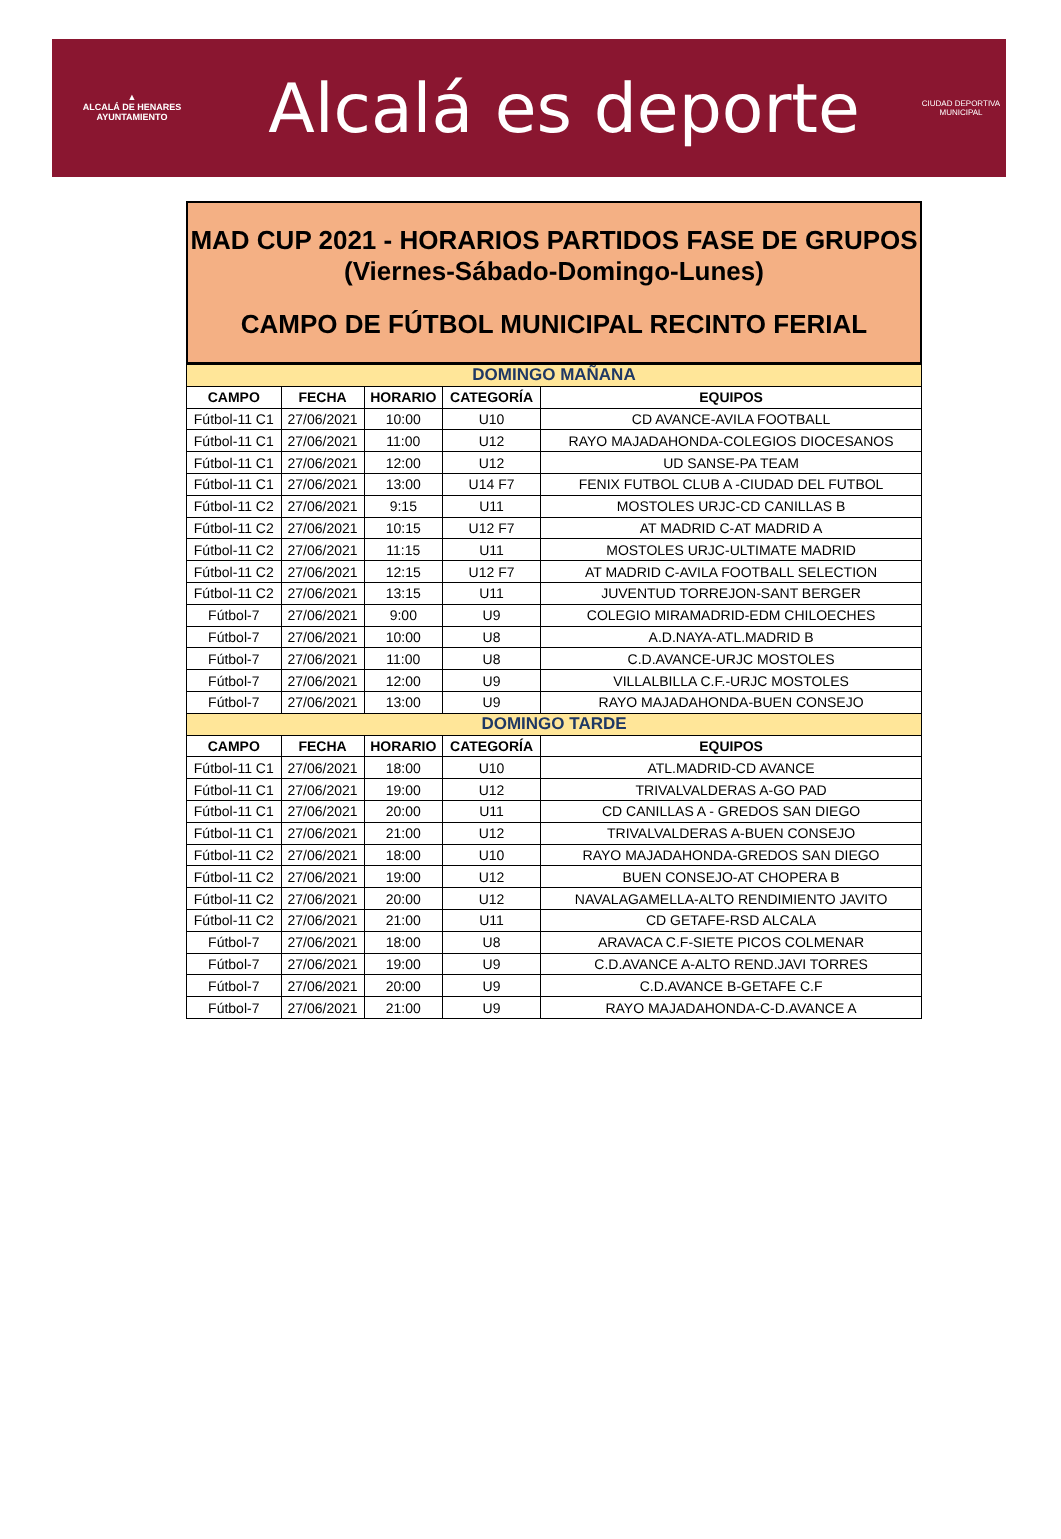▲
ALCALÁ DE HENARES
AYUNTAMIENTO
Alcalá es deporte
CIUDAD DEPORTIVA
MUNICIPAL
MAD CUP 2021 - HORARIOS PARTIDOS FASE DE GRUPOS
(Viernes-Sábado-Domingo-Lunes)
CAMPO DE FÚTBOL MUNICIPAL RECINTO FERIAL
| DOMINGO MAÑANA | | | | |
| --- | --- | --- | --- | --- |
| CAMPO | FECHA | HORARIO | CATEGORÍA | EQUIPOS |
| Fútbol-11 C1 | 27/06/2021 | 10:00 | U10 | CD AVANCE-AVILA FOOTBALL |
| Fútbol-11 C1 | 27/06/2021 | 11:00 | U12 | RAYO MAJADAHONDA-COLEGIOS DIOCESANOS |
| Fútbol-11 C1 | 27/06/2021 | 12:00 | U12 | UD SANSE-PA TEAM |
| Fútbol-11 C1 | 27/06/2021 | 13:00 | U14 F7 | FENIX FUTBOL CLUB A -CIUDAD DEL FUTBOL |
| Fútbol-11 C2 | 27/06/2021 | 9:15 | U11 | MOSTOLES URJC-CD CANILLAS B |
| Fútbol-11 C2 | 27/06/2021 | 10:15 | U12 F7 | AT MADRID C-AT MADRID A |
| Fútbol-11 C2 | 27/06/2021 | 11:15 | U11 | MOSTOLES URJC-ULTIMATE MADRID |
| Fútbol-11 C2 | 27/06/2021 | 12:15 | U12 F7 | AT MADRID C-AVILA FOOTBALL SELECTION |
| Fútbol-11 C2 | 27/06/2021 | 13:15 | U11 | JUVENTUD TORREJON-SANT BERGER |
| Fútbol-7 | 27/06/2021 | 9:00 | U9 | COLEGIO MIRAMADRID-EDM CHILOECHES |
| Fútbol-7 | 27/06/2021 | 10:00 | U8 | A.D.NAYA-ATL.MADRID B |
| Fútbol-7 | 27/06/2021 | 11:00 | U8 | C.D.AVANCE-URJC MOSTOLES |
| Fútbol-7 | 27/06/2021 | 12:00 | U9 | VILLALBILLA C.F.-URJC MOSTOLES |
| Fútbol-7 | 27/06/2021 | 13:00 | U9 | RAYO MAJADAHONDA-BUEN CONSEJO |
| DOMINGO TARDE | | | | |
| CAMPO | FECHA | HORARIO | CATEGORÍA | EQUIPOS |
| Fútbol-11 C1 | 27/06/2021 | 18:00 | U10 | ATL.MADRID-CD AVANCE |
| Fútbol-11 C1 | 27/06/2021 | 19:00 | U12 | TRIVALVALDERAS A-GO PAD |
| Fútbol-11 C1 | 27/06/2021 | 20:00 | U11 | CD CANILLAS A - GREDOS SAN DIEGO |
| Fútbol-11 C1 | 27/06/2021 | 21:00 | U12 | TRIVALVALDERAS A-BUEN CONSEJO |
| Fútbol-11 C2 | 27/06/2021 | 18:00 | U10 | RAYO MAJADAHONDA-GREDOS SAN DIEGO |
| Fútbol-11 C2 | 27/06/2021 | 19:00 | U12 | BUEN CONSEJO-AT CHOPERA B |
| Fútbol-11 C2 | 27/06/2021 | 20:00 | U12 | NAVALAGAMELLA-ALTO RENDIMIENTO JAVITO |
| Fútbol-11 C2 | 27/06/2021 | 21:00 | U11 | CD GETAFE-RSD ALCALA |
| Fútbol-7 | 27/06/2021 | 18:00 | U8 | ARAVACA C.F-SIETE PICOS COLMENAR |
| Fútbol-7 | 27/06/2021 | 19:00 | U9 | C.D.AVANCE A-ALTO REND.JAVI TORRES |
| Fútbol-7 | 27/06/2021 | 20:00 | U9 | C.D.AVANCE B-GETAFE C.F |
| Fútbol-7 | 27/06/2021 | 21:00 | U9 | RAYO MAJADAHONDA-C-D.AVANCE A |